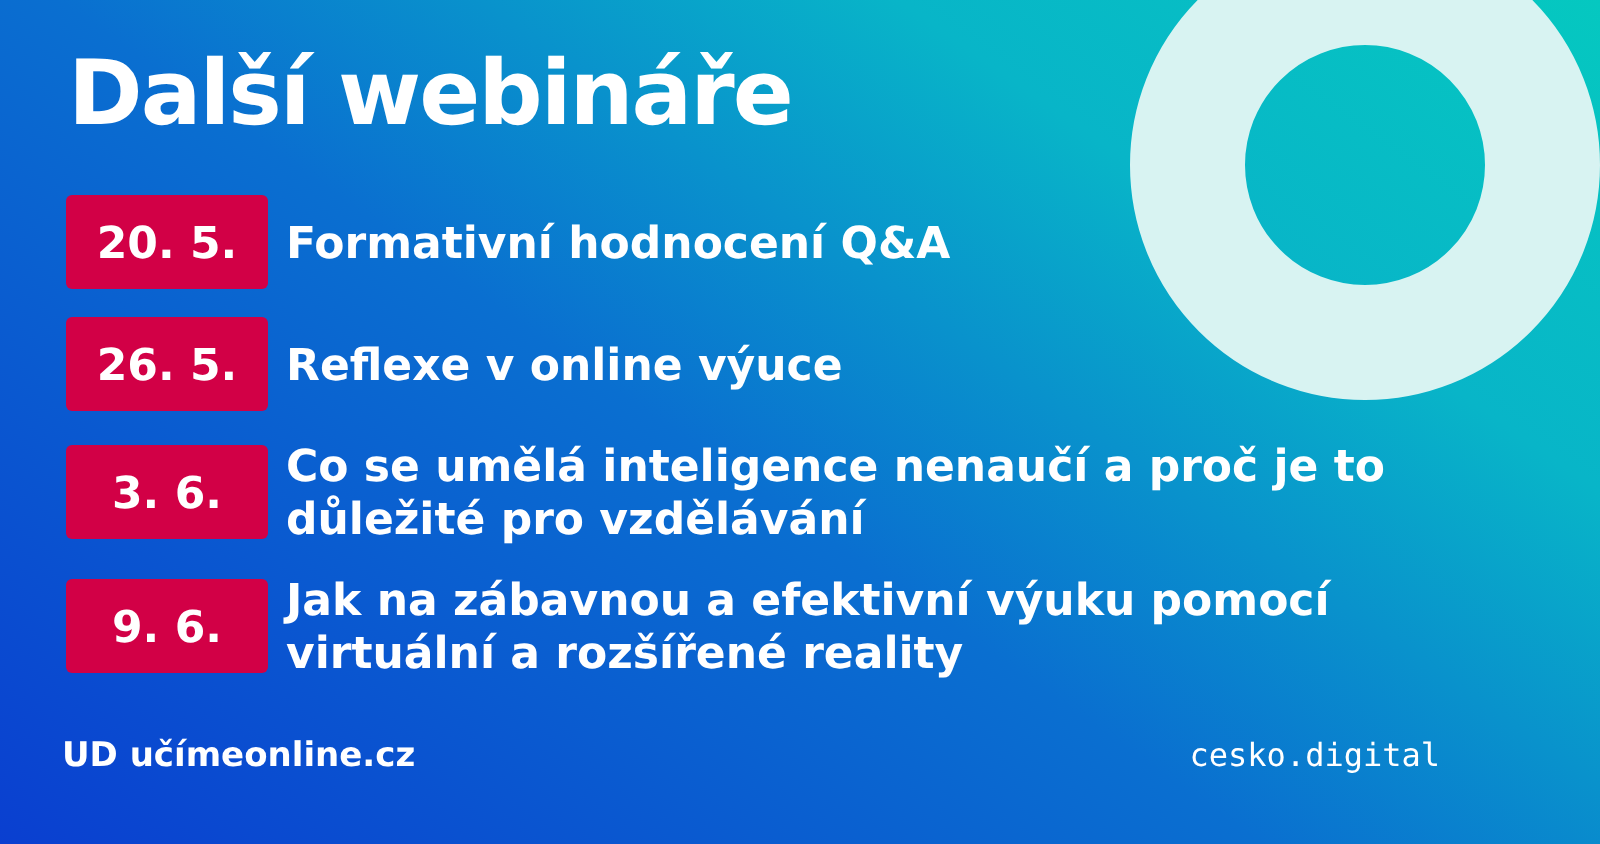Další webináře
20. 5.
Formativní hodnocení Q&A
26. 5.
Reflexe v online výuce
3. 6.
Co se umělá inteligence nenaučí a proč je to důležité pro vzdělávání
9. 6.
Jak na zábavnou a efektivní výuku pomocí virtuální a rozšířené reality
UD učímeonline.cz
cesko.digital